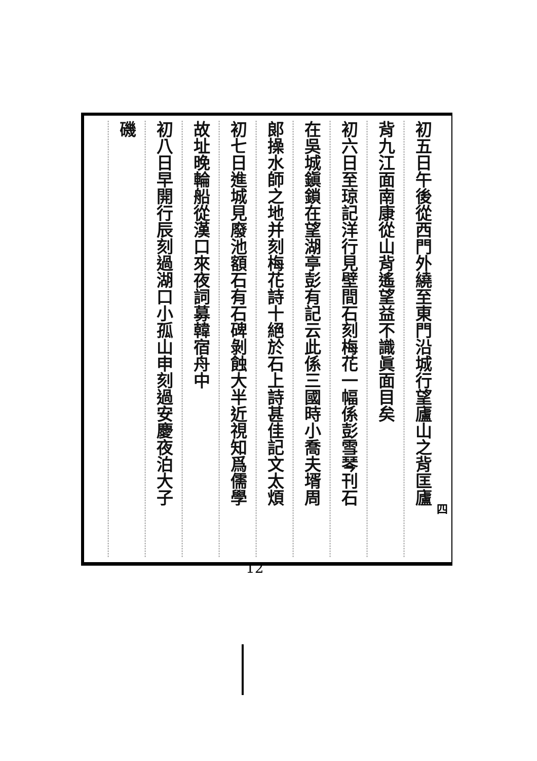初五日午後從西門外繞至東門沿城行望廬山之背匡廬
背九江面南康從山背遙望益不識眞面目矣
初六日至琼記洋行見壁間石刻梅花一幅係彭雪琴刊石
在吳城鎭鎖在望湖亭彭有記云此係三國時小喬夫壻周
郎操水師之地并刻梅花詩十絕於石上詩甚佳記文太煩
初七日進城見廢池額石有石碑剝蝕大半近視知爲儒學
故址晚輪船從漢口來夜詞募韓宿舟中
初八日早開行辰刻過湖口小孤山申刻過安慶夜泊大子
磯
四
12